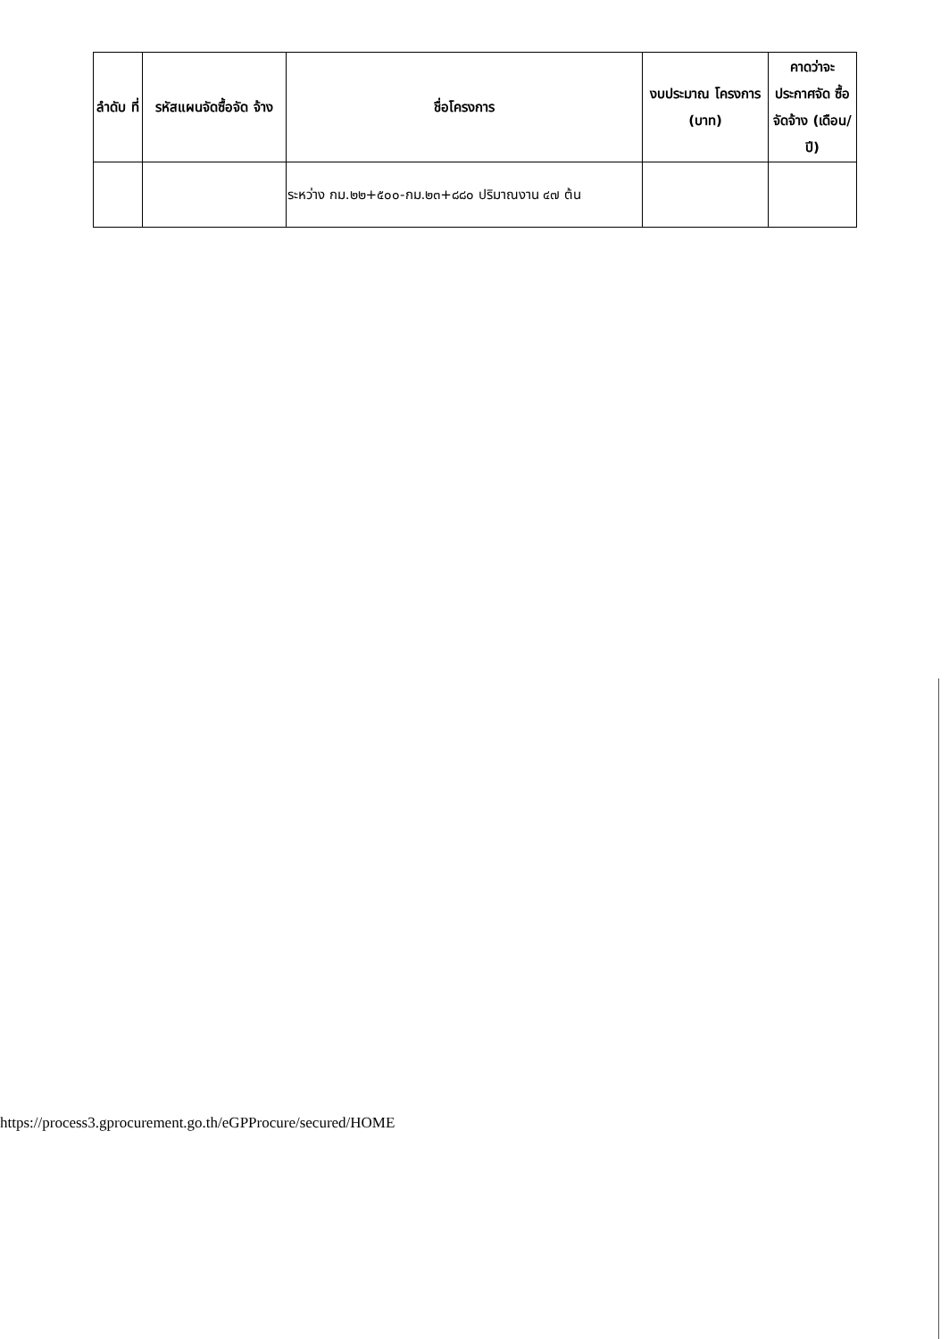| ลำดับ ที่ | รหัสแผนจัดซื้อจัด จ้าง | ชื่อโครงการ | งบประมาณ โครงการ (บาท) | คาดว่าจะ ประกาศจัด ซื้อจัดจ้าง (เดือน/ปี) |
| --- | --- | --- | --- | --- |
| | | ระหว่าง กม.๒๒+๕๐๐-กม.๒๓+๘๘๐ ปริมาณงาน ๔๗ ต้น | | |
https://process3.gprocurement.go.th/eGPProcure/secured/HOME